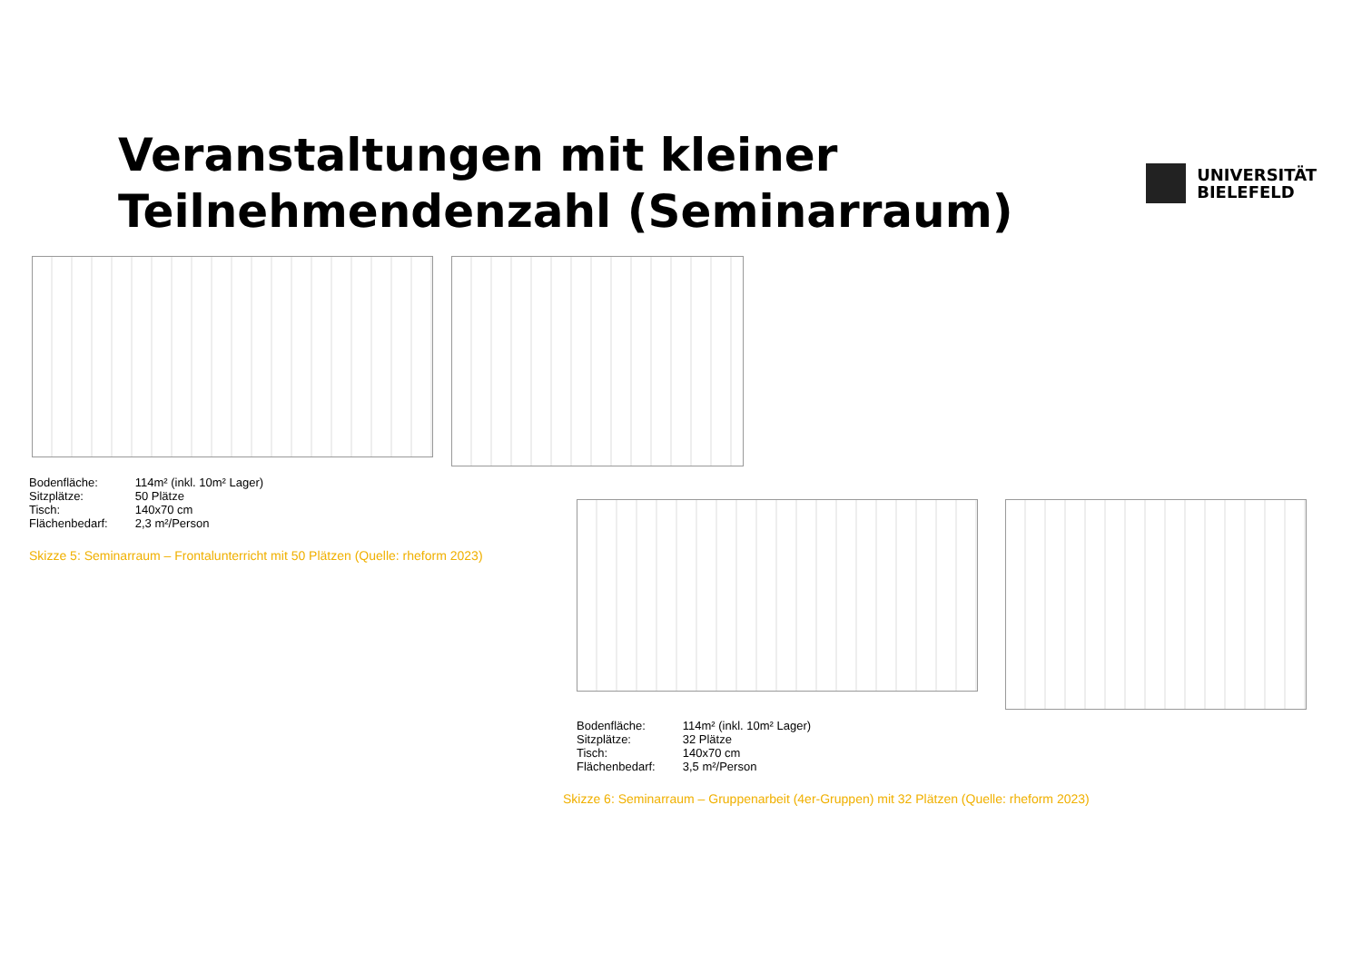Veranstaltungen mit kleiner
Teilnehmendenzahl (Seminarraum)
UNIVERSITÄT
BIELEFELD
| Bodenfläche: | 114m² (inkl. 10m² Lager) |
| Sitzplätze: | 50 Plätze |
| Tisch: | 140x70 cm |
| Flächenbedarf: | 2,3 m²/Person |
Skizze 5: Seminarraum – Frontalunterricht mit 50 Plätzen (Quelle: rheform 2023)
| Bodenfläche: | 114m² (inkl. 10m² Lager) |
| Sitzplätze: | 32 Plätze |
| Tisch: | 140x70 cm |
| Flächenbedarf: | 3,5 m²/Person |
Skizze 6: Seminarraum – Gruppenarbeit (4er-Gruppen) mit 32 Plätzen (Quelle: rheform 2023)